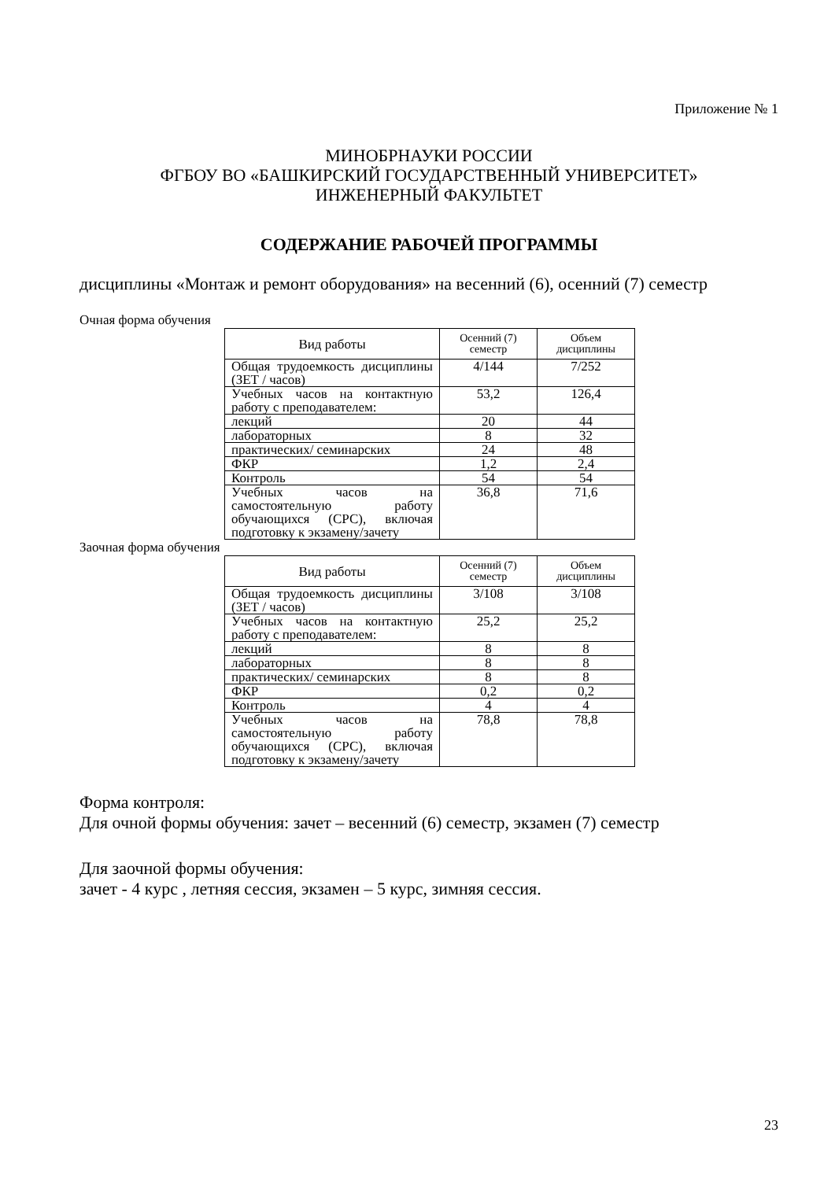Приложение № 1
МИНОБРНАУКИ РОССИИ
ФГБОУ ВО «БАШКИРСКИЙ ГОСУДАРСТВЕННЫЙ УНИВЕРСИТЕТ»
ИНЖЕНЕРНЫЙ ФАКУЛЬТЕТ
СОДЕРЖАНИЕ РАБОЧЕЙ ПРОГРАММЫ
дисциплины «Монтаж и ремонт оборудования» на весенний (6), осенний (7) семестр
Очная форма обучения
| Вид работы | Осенний (7) семестр | Объем дисциплины |
| --- | --- | --- |
| Общая трудоемкость дисциплины (ЗЕТ / часов) | 4/144 | 7/252 |
| Учебных часов на контактную работу с преподавателем: | 53,2 | 126,4 |
| лекций | 20 | 44 |
| лабораторных | 8 | 32 |
| практических/ семинарских | 24 | 48 |
| ФКР | 1,2 | 2,4 |
| Контроль | 54 | 54 |
| Учебных часов на самостоятельную работу обучающихся (СРС), включая подготовку к экзамену/зачету | 36,8 | 71,6 |
Заочная форма обучения
| Вид работы | Осенний (7) семестр | Объем дисциплины |
| --- | --- | --- |
| Общая трудоемкость дисциплины (ЗЕТ / часов) | 3/108 | 3/108 |
| Учебных часов на контактную работу с преподавателем: | 25,2 | 25,2 |
| лекций | 8 | 8 |
| лабораторных | 8 | 8 |
| практических/ семинарских | 8 | 8 |
| ФКР | 0,2 | 0,2 |
| Контроль | 4 | 4 |
| Учебных часов на самостоятельную работу обучающихся (СРС), включая подготовку к экзамену/зачету | 78,8 | 78,8 |
Форма контроля:
Для очной формы обучения: зачет – весенний (6) семестр, экзамен (7) семестр
Для заочной формы обучения:
зачет - 4 курс , летняя сессия, экзамен – 5 курс, зимняя сессия.
23